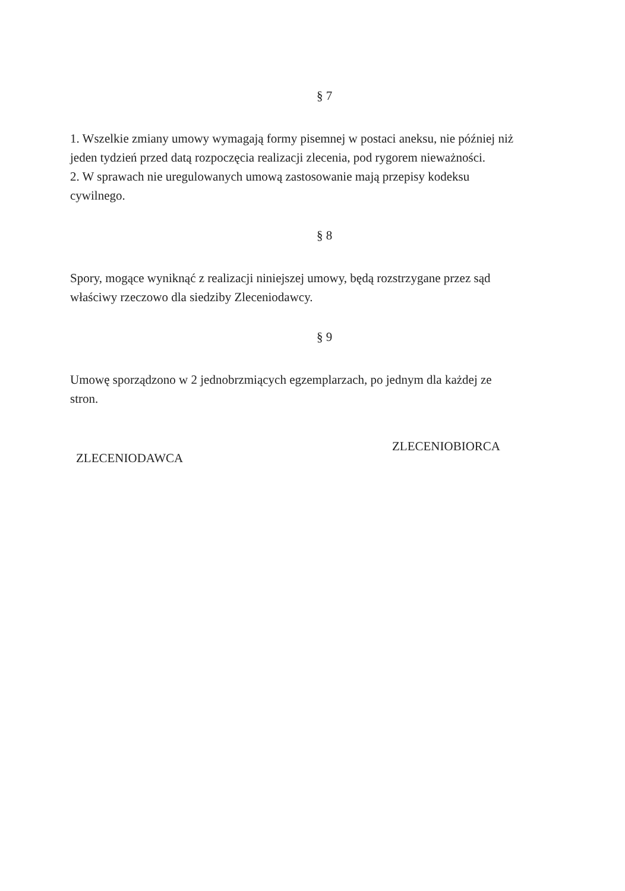§ 7
1. Wszelkie zmiany umowy wymagają formy pisemnej w postaci aneksu, nie później niż jeden tydzień przed datą rozpoczęcia realizacji zlecenia, pod rygorem nieważności.
2. W sprawach nie uregulowanych umową zastosowanie mają przepisy kodeksu cywilnego.
§ 8
Spory, mogące wyniknąć z realizacji niniejszej umowy, będą rozstrzygane przez sąd właściwy rzeczowo dla siedziby Zleceniodawcy.
§ 9
Umowę sporządzono w 2 jednobrzmiących egzemplarzach, po jednym dla każdej ze stron.
ZLECENIODAWCA ZLECENIOBIORCA